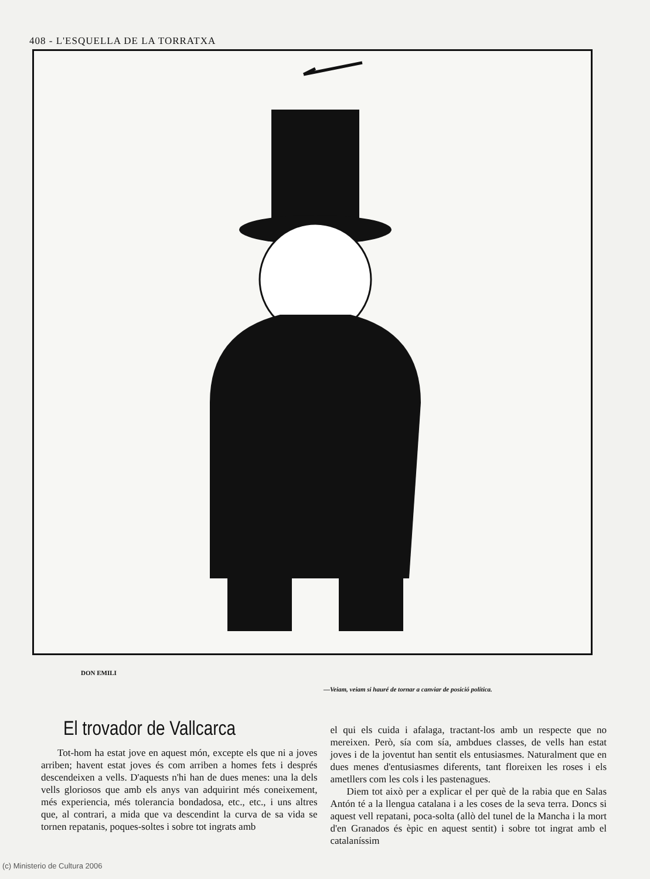408 - L'ESQUELLA DE LA TORRATXA
DON EMILI
—Veiam, veiam si hauré de tornar a canviar de posició política.
El trovador de Vallcarca
Tot-hom ha estat jove en aquest món, excepte els que ni a joves arriben; havent estat joves és com arriben a homes fets i després descendeixen a vells. D'aquests n'hi han de dues menes: una la dels vells gloriosos que amb els anys van adquirint més coneixement, més experiencia, més tolerancia bondadosa, etc., etc., i uns altres que, al contrari, a mida que va descendint la curva de sa vida se tornen repatanis, poques-soltes i sobre tot ingrats amb
el qui els cuida i afalaga, tractant-los amb un respecte que no mereixen. Però, sía com sía, ambdues classes, de vells han estat joves i de la joventut han sentit els entusiasmes. Naturalment que en dues menes d'entusiasmes diferents, tant floreixen les roses i els ametllers com les cols i les pastenagues.
Diem tot això per a explicar el per què de la rabia que en Salas Antón té a la llengua catalana i a les coses de la seva terra. Doncs si aquest vell repatani, poca-solta (allò del tunel de la Mancha i la mort d'en Granados és èpic en aquest sentit) i sobre tot ingrat amb el catalaníssim
(c) Ministerio de Cultura 2006